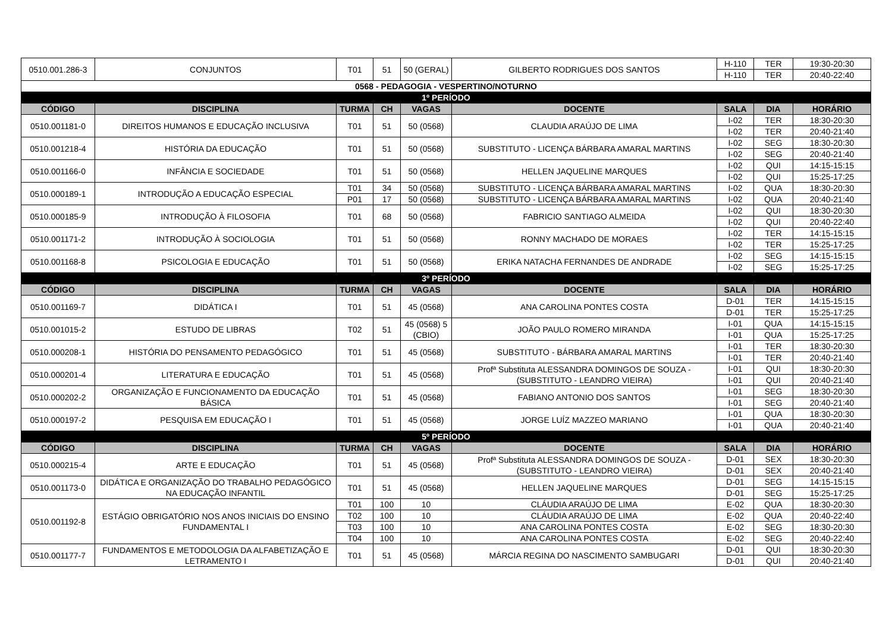| 0510.001.286-3 | CONJUNTOS | T01 | 51 | 50 (GERAL) | GILBERTO RODRIGUES DOS SANTOS | H-110 | TER | 19:30-20:30 |
| | | | | | | H-110 | TER | 20:40-22:40 |
| 0568 - PEDAGOGIA - VESPERTINO/NOTURNO | | | | | | | | |
| 1º PERÍODO | | | | | | | | |
| CÓDIGO | DISCIPLINA | TURMA | CH | VAGAS | DOCENTE | SALA | DIA | HORÁRIO |
| 0510.001181-0 | DIREITOS HUMANOS E EDUCAÇÃO INCLUSIVA | T01 | 51 | 50 (0568) | CLAUDIA ARAÚJO DE LIMA | I-02 | TER | 18:30-20:30 |
| | | | | | | I-02 | TER | 20:40-21:40 |
| 0510.001218-4 | HISTÓRIA DA EDUCAÇÃO | T01 | 51 | 50 (0568) | SUBSTITUTO - LICENÇA BÁRBARA AMARAL MARTINS | I-02 | SEG | 18:30-20:30 |
| | | | | | | I-02 | SEG | 20:40-21:40 |
| 0510.001166-0 | INFÂNCIA E SOCIEDADE | T01 | 51 | 50 (0568) | HELLEN JAQUELINE MARQUES | I-02 | QUI | 14:15-15:15 |
| | | | | | | I-02 | QUI | 15:25-17:25 |
| 0510.000189-1 | INTRODUÇÃO A EDUCAÇÃO ESPECIAL | T01 | 34 | 50 (0568) | SUBSTITUTO - LICENÇA BÁRBARA AMARAL MARTINS | I-02 | QUA | 18:30-20:30 |
| | | P01 | 17 | 50 (0568) | SUBSTITUTO - LICENÇA BÁRBARA AMARAL MARTINS | I-02 | QUA | 20:40-21:40 |
| 0510.000185-9 | INTRODUÇÃO À FILOSOFIA | T01 | 68 | 50 (0568) | FABRICIO SANTIAGO ALMEIDA | I-02 | QUI | 18:30-20:30 |
| | | | | | | I-02 | QUI | 20:40-22:40 |
| 0510.001171-2 | INTRODUÇÃO À SOCIOLOGIA | T01 | 51 | 50 (0568) | RONNY MACHADO DE MORAES | I-02 | TER | 14:15-15:15 |
| | | | | | | I-02 | TER | 15:25-17:25 |
| 0510.001168-8 | PSICOLOGIA E EDUCAÇÃO | T01 | 51 | 50 (0568) | ERIKA NATACHA FERNANDES DE ANDRADE | I-02 | SEG | 14:15-15:15 |
| | | | | | | I-02 | SEG | 15:25-17:25 |
| 3º PERÍODO | | | | | | | | |
| CÓDIGO | DISCIPLINA | TURMA | CH | VAGAS | DOCENTE | SALA | DIA | HORÁRIO |
| 0510.001169-7 | DIDÁTICA I | T01 | 51 | 45 (0568) | ANA CAROLINA PONTES COSTA | D-01 | TER | 14:15-15:15 |
| | | | | | | D-01 | TER | 15:25-17:25 |
| 0510.001015-2 | ESTUDO DE LIBRAS | T02 | 51 | 45 (0568) 5 (CBIO) | JOÃO PAULO ROMERO MIRANDA | I-01 | QUA | 14:15-15:15 |
| | | | | | | I-01 | QUA | 15:25-17:25 |
| 0510.000208-1 | HISTÓRIA DO PENSAMENTO PEDAGÓGICO | T01 | 51 | 45 (0568) | SUBSTITUTO - BÁRBARA AMARAL MARTINS | I-01 | TER | 18:30-20:30 |
| | | | | | | I-01 | TER | 20:40-21:40 |
| 0510.000201-4 | LITERATURA E EDUCAÇÃO | T01 | 51 | 45 (0568) | Profª Substituta ALESSANDRA DOMINGOS DE SOUZA - (SUBSTITUTO - LEANDRO VIEIRA) | I-01 | QUI | 18:30-20:30 |
| | | | | | | I-01 | QUI | 20:40-21:40 |
| 0510.000202-2 | ORGANIZAÇÃO E FUNCIONAMENTO DA EDUCAÇÃO BÁSICA | T01 | 51 | 45 (0568) | FABIANO ANTONIO DOS SANTOS | I-01 | SEG | 18:30-20:30 |
| | | | | | | I-01 | SEG | 20:40-21:40 |
| 0510.000197-2 | PESQUISA EM EDUCAÇÃO I | T01 | 51 | 45 (0568) | JORGE LUÍZ MAZZEO MARIANO | I-01 | QUA | 18:30-20:30 |
| | | | | | | I-01 | QUA | 20:40-21:40 |
| 5º PERÍODO | | | | | | | | |
| CÓDIGO | DISCIPLINA | TURMA | CH | VAGAS | DOCENTE | SALA | DIA | HORÁRIO |
| 0510.000215-4 | ARTE E EDUCAÇÃO | T01 | 51 | 45 (0568) | Profª Substituta ALESSANDRA DOMINGOS DE SOUZA - (SUBSTITUTO - LEANDRO VIEIRA) | D-01 | SEX | 18:30-20:30 |
| | | | | | | D-01 | SEX | 20:40-21:40 |
| 0510.001173-0 | DIDÁTICA E ORGANIZAÇÃO DO TRABALHO PEDAGÓGICO NA EDUCAÇÃO INFANTIL | T01 | 51 | 45 (0568) | HELLEN JAQUELINE MARQUES | D-01 | SEG | 14:15-15:15 |
| | | | | | | D-01 | SEG | 15:25-17:25 |
| 0510.001192-8 | ESTÁGIO OBRIGATÓRIO NOS ANOS INICIAIS DO ENSINO FUNDAMENTAL I | T01 | 100 | 10 | CLÁUDIA ARAÚJO DE LIMA | E-02 | QUA | 18:30-20:30 |
| | | T02 | 100 | 10 | CLÁUDIA ARAÚJO DE LIMA | E-02 | QUA | 20:40-22:40 |
| | | T03 | 100 | 10 | ANA CAROLINA PONTES COSTA | E-02 | SEG | 18:30-20:30 |
| | | T04 | 100 | 10 | ANA CAROLINA PONTES COSTA | E-02 | SEG | 20:40-22:40 |
| 0510.001177-7 | FUNDAMENTOS E METODOLOGIA DA ALFABETIZAÇÃO E LETRAMENTO I | T01 | 51 | 45 (0568) | MÁRCIA REGINA DO NASCIMENTO SAMBUGARI | D-01 | QUI | 18:30-20:30 |
| | | | | | | D-01 | QUI | 20:40-21:40 |